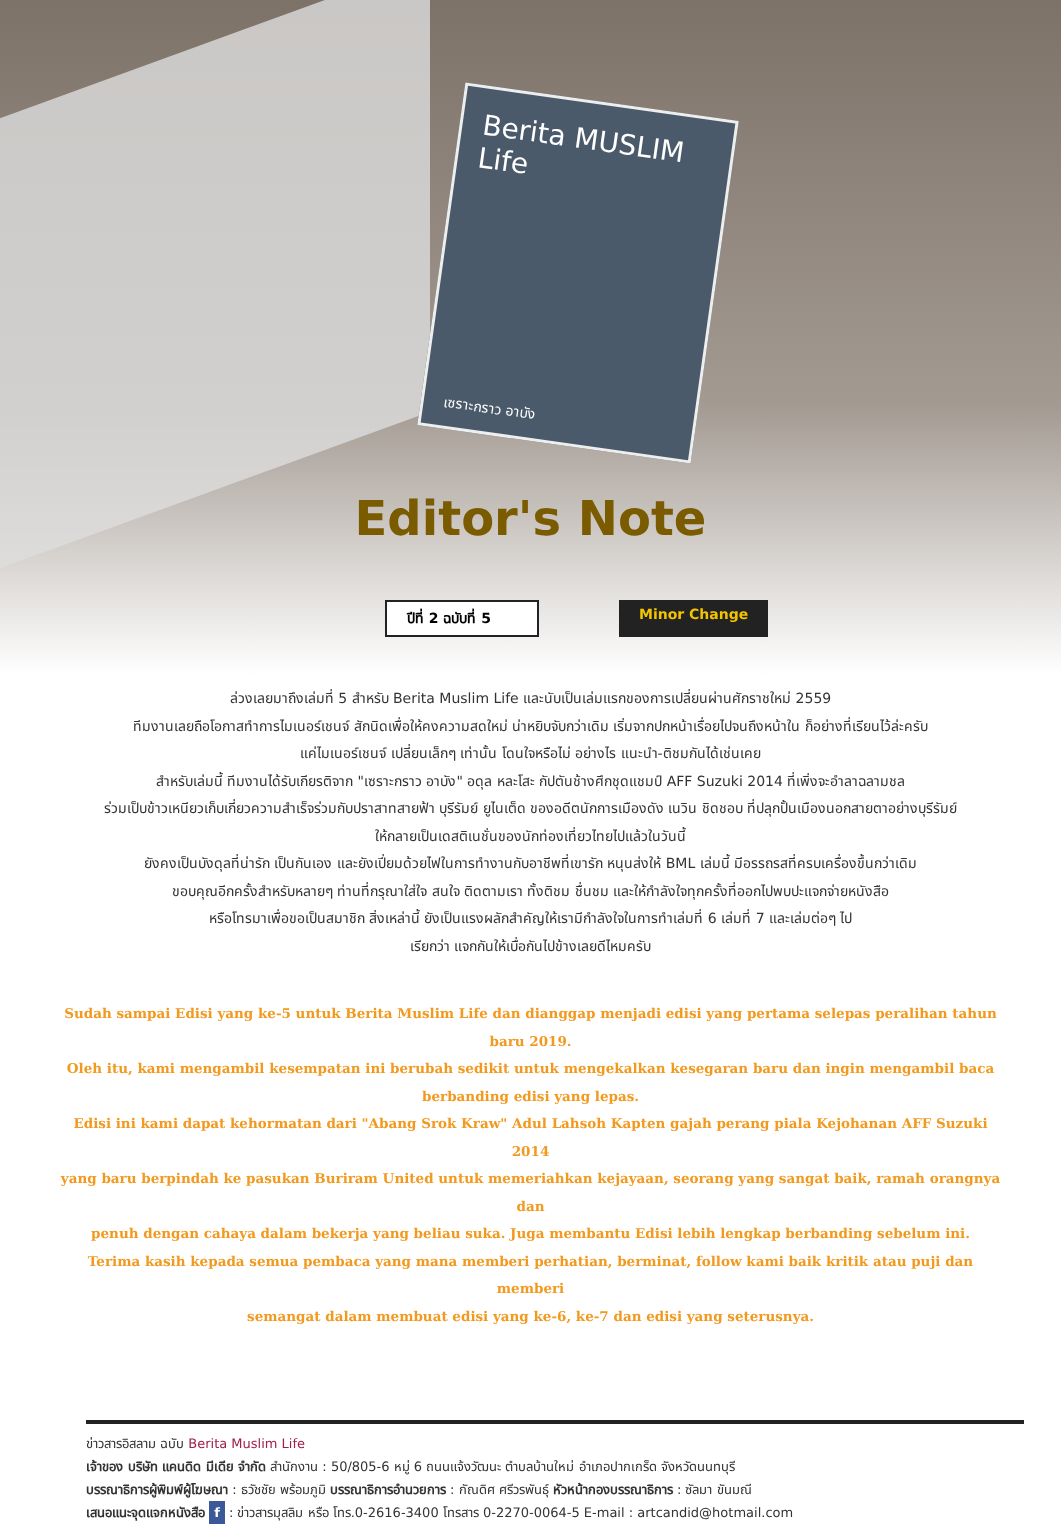Berita MUSLIM Life
เซราะกราว อาบัง
Editor's Note
ปีที่ 2 ฉบับที่ 5
Minor Change
ล่วงเลยมาถึงเล่มที่ 5 สำหรับ Berita Muslim Life และนับเป็นเล่มแรกของการเปลี่ยนผ่านศักราชใหม่ 2559
ทีมงานเลยถือโอกาสทำการไมเนอร์เชนจ์ สักนิดเพื่อให้คงความสดใหม่ น่าหยิบจับกว่าเดิม เริ่มจากปกหน้าเรื่อยไปจนถึงหน้าใน ก็อย่างที่เรียนไว้ล่ะครับ
แค่ไมเนอร์เชนจ์ เปลี่ยนเล็กๆ เท่านั้น โดนใจหรือไม่ อย่างไร แนะนำ-ติชมกันได้เช่นเคย
สำหรับเล่มนี้ ทีมงานได้รับเกียรติจาก "เซราะกราว อาบัง" อดุล หละโสะ กัปตันช้างศึกชุดแชมป์ AFF Suzuki 2014 ที่เพิ่งจะอำลาฉลามชล
ร่วมเป็บข้าวเหนียวเก็บเกี่ยวความสำเร็จร่วมกับปราสาทสายฟ้า บุรีรัมย์ ยูไนเต็ด ของอดีตนักการเมืองดัง เนวิน ชิดชอบ ที่ปลุกปั้นเมืองนอกสายตาอย่างบุรีรัมย์
ให้กลายเป็นเดสติเนชั่นของนักท่องเที่ยวไทยไปแล้วในวันนี้
ยังคงเป็นบังดุลที่น่ารัก เป็นกันเอง และยังเปี่ยมด้วยไฟในการทำงานกับอาชีพที่เขารัก หนุนส่งให้ BML เล่มนี้ มีอรรถรสที่ครบเครื่องขึ้นกว่าเดิม
ขอบคุณอีกครั้งสำหรับหลายๆ ท่านที่กรุณาใส่ใจ สนใจ ติดตามเรา ทั้งติชม ชื่นชม และให้กำลังใจทุกครั้งที่ออกไปพบปะแจกจ่ายหนังสือ
หรือโทรมาเพื่อขอเป็นสมาชิก สิ่งเหล่านี้ ยังเป็นแรงผลักสำคัญให้เรามีกำลังใจในการทำเล่มที่ 6 เล่มที่ 7 และเล่มต่อๆ ไป
เรียกว่า แจกกันให้เบื่อกันไปข้างเลยดีไหมครับ
Sudah sampai Edisi yang ke-5 untuk Berita Muslim Life dan dianggap menjadi edisi yang pertama selepas peralihan tahun baru 2019.
Oleh itu, kami mengambil kesempatan ini berubah sedikit untuk mengekalkan kesegaran baru dan ingin mengambil baca
berbanding edisi yang lepas.
Edisi ini kami dapat kehormatan dari "Abang Srok Kraw" Adul Lahsoh Kapten gajah perang piala Kejohanan AFF Suzuki 2014
yang baru berpindah ke pasukan Buriram United untuk memeriahkan kejayaan, seorang yang sangat baik, ramah orangnya dan
penuh dengan cahaya dalam bekerja yang beliau suka. Juga membantu Edisi lebih lengkap berbanding sebelum ini.
Terima kasih kepada semua pembaca yang mana memberi perhatian, berminat, follow kami baik kritik atau puji dan memberi
semangat dalam membuat edisi yang ke-6, ke-7 dan edisi yang seterusnya.
ข่าวสารอิสลาม ฉบับ Berita Muslim Life
เจ้าของ บริษัท แคนดิด มีเดีย จำกัด สำนักงาน : 50/805-6 หมู่ 6 ถนนแจ้งวัฒนะ ตำบลบ้านใหม่ อำเภอปากเกร็ด จังหวัดนนทบุรี
บรรณาธิการผู้พิมพ์ผู้โฆษณา : ธวัชชัย พร้อมภูมิ บรรณาธิการอำนวยการ : กัณดิศ ศรีวรพันธุ์ หัวหน้ากองบรรณาธิการ : ซัลมา ขันมณี
เสนอแนะจุดแจกหนังสือ f : ข่าวสารมุสลิม หรือ โทร.0-2616-3400 โทรสาร 0-2270-0064-5 E-mail : artcandid@hotmail.com